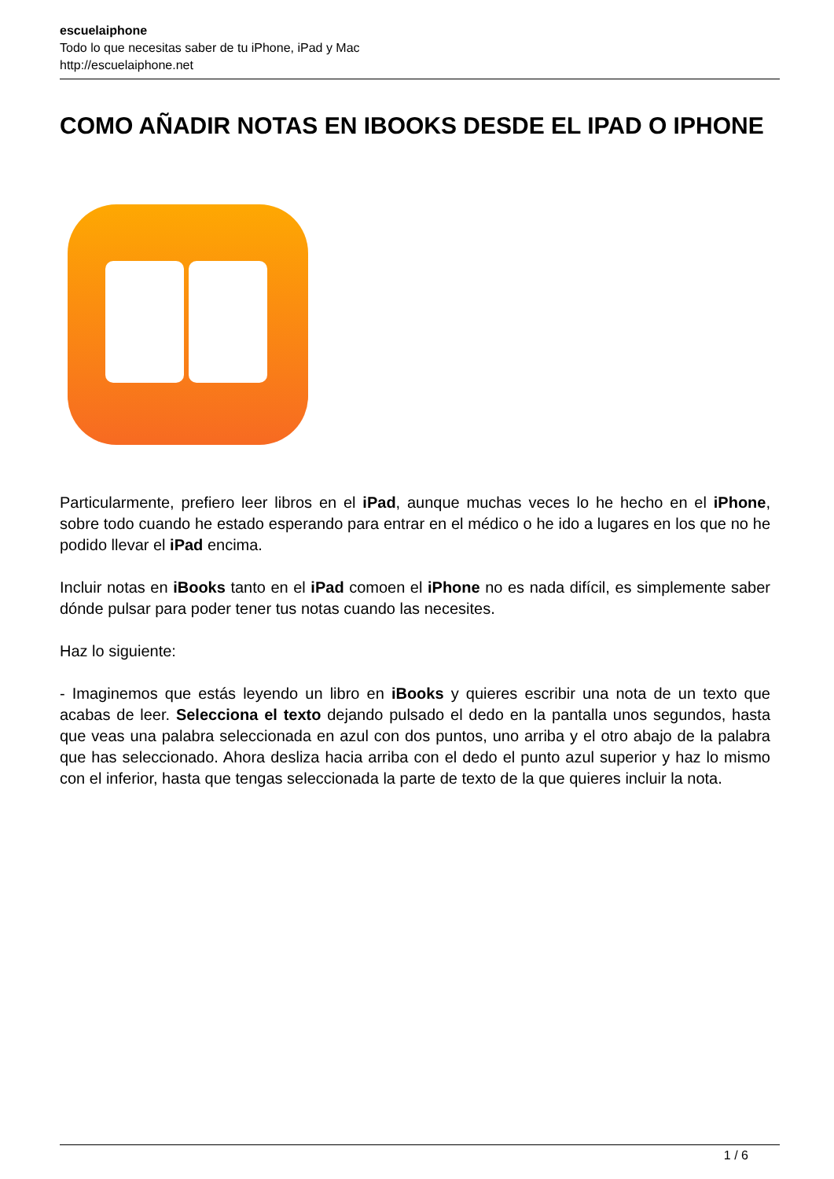escuelaiphone
Todo lo que necesitas saber de tu iPhone, iPad y Mac
http://escuelaiphone.net
COMO AÑADIR NOTAS EN IBOOKS DESDE EL IPAD O IPHONE
Particularmente, prefiero leer libros en el iPad, aunque muchas veces lo he hecho en el iPhone, sobre todo cuando he estado esperando para entrar en el médico o he ido a lugares en los que no he podido llevar el iPad encima.
Incluir notas en iBooks tanto en el iPad comoen el iPhone no es nada difícil, es simplemente saber dónde pulsar para poder tener tus notas cuando las necesites.
Haz lo siguiente:
- Imaginemos que estás leyendo un libro en iBooks y quieres escribir una nota de un texto que acabas de leer. Selecciona el texto dejando pulsado el dedo en la pantalla unos segundos, hasta que veas una palabra seleccionada en azul con dos puntos, uno arriba y el otro abajo de la palabra que has seleccionado. Ahora desliza hacia arriba con el dedo el punto azul superior y haz lo mismo con el inferior, hasta que tengas seleccionada la parte de texto de la que quieres incluir la nota.
1 / 6